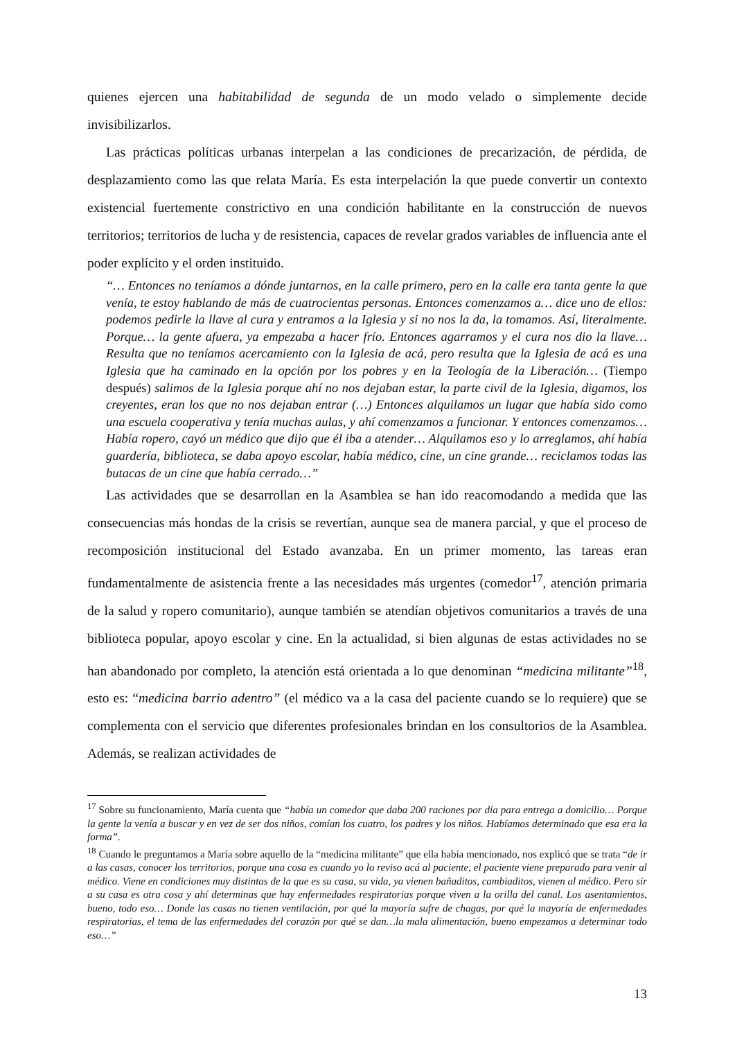quienes ejercen una habitabilidad de segunda de un modo velado o simplemente decide invisibilizarlos.
Las prácticas políticas urbanas interpelan a las condiciones de precarización, de pérdida, de desplazamiento como las que relata María. Es esta interpelación la que puede convertir un contexto existencial fuertemente constrictivo en una condición habilitante en la construcción de nuevos territorios; territorios de lucha y de resistencia, capaces de revelar grados variables de influencia ante el poder explícito y el orden instituido.
“… Entonces no teníamos a dónde juntarnos, en la calle primero, pero en la calle era tanta gente la que venía, te estoy hablando de más de cuatrocientas personas. Entonces comenzamos a… dice uno de ellos: podemos pedirle la llave al cura y entramos a la Iglesia y si no nos la da, la tomamos. Así, literalmente. Porque… la gente afuera, ya empezaba a hacer frío. Entonces agarramos y el cura nos dio la llave… Resulta que no teníamos acercamiento con la Iglesia de acá, pero resulta que la Iglesia de acá es una Iglesia que ha caminado en la opción por los pobres y en la Teología de la Liberación… (Tiempo después) salimos de la Iglesia porque ahí no nos dejaban estar, la parte civil de la Iglesia, digamos, los creyentes, eran los que no nos dejaban entrar (…) Entonces alquilamos un lugar que había sido como una escuela cooperativa y tenía muchas aulas, y ahí comenzamos a funcionar. Y entonces comenzamos… Había ropero, cayó un médico que dijo que él iba a atender… Alquilamos eso y lo arreglamos, ahí había guardería, biblioteca, se daba apoyo escolar, había médico, cine, un cine grande… reciclamos todas las butacas de un cine que había cerrado…”
Las actividades que se desarrollan en la Asamblea se han ido reacomodando a medida que las consecuencias más hondas de la crisis se revertían, aunque sea de manera parcial, y que el proceso de recomposición institucional del Estado avanzaba. En un primer momento, las tareas eran fundamentalmente de asistencia frente a las necesidades más urgentes (comedor<sup>17</sup>, atención primaria de la salud y ropero comunitario), aunque también se atendían objetivos comunitarios a través de una biblioteca popular, apoyo escolar y cine. En la actualidad, si bien algunas de estas actividades no se han abandonado por completo, la atención está orientada a lo que denominan “medicina militante”<sup>18</sup>, esto es: “medicina barrio adentro” (el médico va a la casa del paciente cuando se lo requiere) que se complementa con el servicio que diferentes profesionales brindan en los consultorios de la Asamblea. Además, se realizan actividades de
<sup>17</sup> Sobre su funcionamiento, María cuenta que “había un comedor que daba 200 raciones por día para entrega a domicilio… Porque la gente la venía a buscar y en vez de ser dos niños, comían los cuatro, los padres y los niños. Habíamos determinado que esa era la forma”.
<sup>18</sup> Cuando le preguntamos a María sobre aquello de la “medicina militante” que ella había mencionado, nos explicó que se trata “de ir a las casas, conocer los territorios, porque una cosa es cuando yo lo reviso acá al paciente, el paciente viene preparado para venir al médico. Viene en condiciones muy distintas de la que es su casa, su vida, ya vienen bañaditos, cambiaditos, vienen al médico. Pero sir a su casa es otra cosa y ahí determinas que hay enfermedades respiratorias porque viven a la orilla del canal. Los asentamientos, bueno, todo eso… Donde las casas no tienen ventilación, por qué la mayoría sufre de chagas, por qué la mayoría de enfermedades respiratorias, el tema de las enfermedades del corazón por qué se dan…la mala alimentación, bueno empezamos a determinar todo eso…”
13